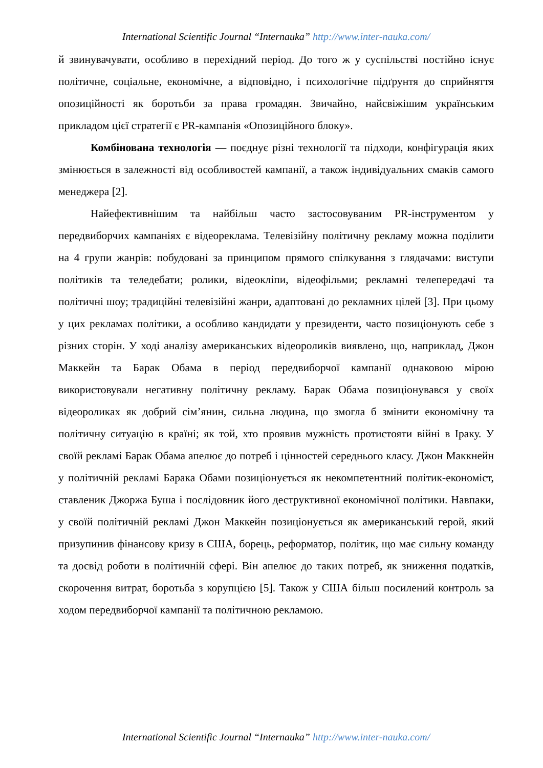International Scientific Journal “Internauka” http://www.inter-nauka.com/
й звинувачувати, особливо в перехідний період. До того ж у суспільстві постійно існує політичне, соціальне, економічне, а відповідно, і психологічне підґрунтя до сприйняття опозиційності як боротьби за права громадян. Звичайно, найсвіжішим українським прикладом цієї стратегії є PR-кампанія «Опозиційного блоку».
Комбінована технологія — поєднує різні технології та підходи, конфігурація яких змінюється в залежності від особливостей кампанії, а також індивідуальних смаків самого менеджера [2].
Найефективнішим та найбільш часто застосовуваним PR-інструментом у передвиборчих кампаніях є відеореклама. Телевізійну політичну рекламу можна поділити на 4 групи жанрів: побудовані за принципом прямого спілкування з глядачами: виступи політиків та теледебати; ролики, відеокліпи, відеофільми; рекламні телепередачі та політичні шоу; традиційні телевізійні жанри, адаптовані до рекламних цілей [3]. При цьому у цих рекламах політики, а особливо кандидати у президенти, часто позиціонують себе з різних сторін. У ході аналізу американських відеороликів виявлено, що, наприклад, Джон Маккейн та Барак Обама в період передвиборчої кампанії однаковою мірою використовували негативну політичну рекламу. Барак Обама позиціонувався у своїх відеороликах як добрий сім’янин, сильна людина, що змогла б змінити економічну та політичну ситуацію в країні; як той, хто проявив мужність протистояти війні в Іраку. У своїй рекламі Барак Обама апелює до потреб і цінностей середнього класу. Джон Маккнейн у політичній рекламі Барака Обами позиціонується як некомпетентний політик-економіст, ставленик Джоржа Буша і послідовник його деструктивної економічної політики. Навпаки, у своїй політичній рекламі Джон Маккейн позиціонується як американський герой, який призупинив фінансову кризу в США, борець, реформатор, політик, що має сильну команду та досвід роботи в політичній сфері. Він апелює до таких потреб, як зниження податків, скорочення витрат, боротьба з корупцією [5]. Також у США більш посилений контроль за ходом передвиборчої кампанії та політичною рекламою.
International Scientific Journal “Internauka” http://www.inter-nauka.com/